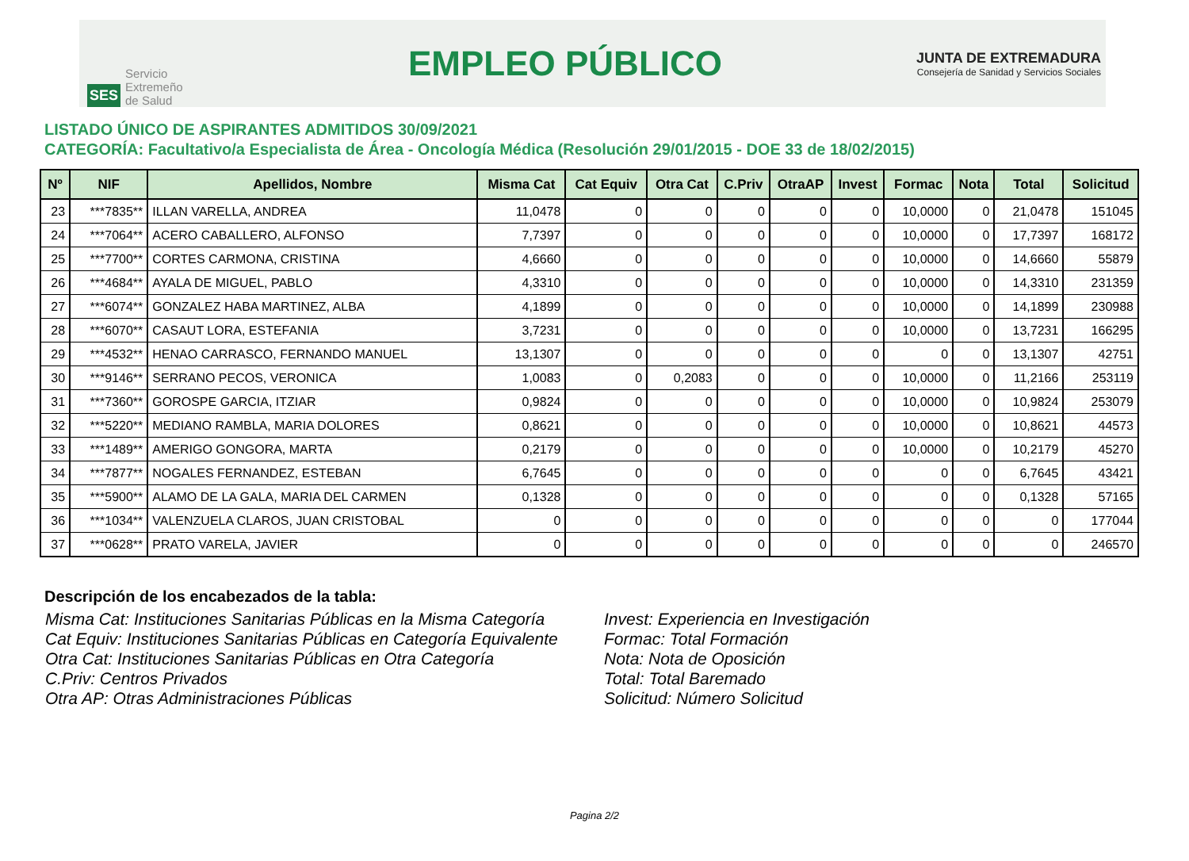SES Servicio
Extremeño
de Salud
EMPLEO PÚBLICO
JUNTA DE EXTREMADURA
Consejería de Sanidad y Servicios Sociales
LISTADO ÚNICO DE ASPIRANTES ADMITIDOS 30/09/2021
CATEGORÍA: Facultativo/a Especialista de Área - Oncología Médica (Resolución 29/01/2015 - DOE 33 de 18/02/2015)
| Nº | NIF | Apellidos, Nombre | Misma Cat | Cat Equiv | Otra Cat | C.Priv | OtraAP | Invest | Formac | Nota | Total | Solicitud |
| --- | --- | --- | --- | --- | --- | --- | --- | --- | --- | --- | --- | --- |
| 23 | ***7835** | ILLAN VARELLA, ANDREA | 11,0478 | 0 | 0 | 0 | 0 | 0 | 10,0000 | 0 | 21,0478 | 151045 |
| 24 | ***7064** | ACERO CABALLERO, ALFONSO | 7,7397 | 0 | 0 | 0 | 0 | 0 | 10,0000 | 0 | 17,7397 | 168172 |
| 25 | ***7700** | CORTES CARMONA, CRISTINA | 4,6660 | 0 | 0 | 0 | 0 | 0 | 10,0000 | 0 | 14,6660 | 55879 |
| 26 | ***4684** | AYALA DE MIGUEL, PABLO | 4,3310 | 0 | 0 | 0 | 0 | 0 | 10,0000 | 0 | 14,3310 | 231359 |
| 27 | ***6074** | GONZALEZ HABA MARTINEZ, ALBA | 4,1899 | 0 | 0 | 0 | 0 | 0 | 10,0000 | 0 | 14,1899 | 230988 |
| 28 | ***6070** | CASAUT LORA, ESTEFANIA | 3,7231 | 0 | 0 | 0 | 0 | 0 | 10,0000 | 0 | 13,7231 | 166295 |
| 29 | ***4532** | HENAO CARRASCO, FERNANDO MANUEL | 13,1307 | 0 | 0 | 0 | 0 | 0 | 0 | 0 | 13,1307 | 42751 |
| 30 | ***9146** | SERRANO PECOS, VERONICA | 1,0083 | 0 | 0,2083 | 0 | 0 | 0 | 10,0000 | 0 | 11,2166 | 253119 |
| 31 | ***7360** | GOROSPE GARCIA, ITZIAR | 0,9824 | 0 | 0 | 0 | 0 | 0 | 10,0000 | 0 | 10,9824 | 253079 |
| 32 | ***5220** | MEDIANO RAMBLA, MARIA DOLORES | 0,8621 | 0 | 0 | 0 | 0 | 0 | 10,0000 | 0 | 10,8621 | 44573 |
| 33 | ***1489** | AMERIGO GONGORA, MARTA | 0,2179 | 0 | 0 | 0 | 0 | 0 | 10,0000 | 0 | 10,2179 | 45270 |
| 34 | ***7877** | NOGALES FERNANDEZ, ESTEBAN | 6,7645 | 0 | 0 | 0 | 0 | 0 | 0 | 0 | 6,7645 | 43421 |
| 35 | ***5900** | ALAMO DE LA GALA, MARIA DEL CARMEN | 0,1328 | 0 | 0 | 0 | 0 | 0 | 0 | 0 | 0,1328 | 57165 |
| 36 | ***1034** | VALENZUELA CLAROS, JUAN CRISTOBAL | 0 | 0 | 0 | 0 | 0 | 0 | 0 | 0 | 0 | 177044 |
| 37 | ***0628** | PRATO VARELA, JAVIER | 0 | 0 | 0 | 0 | 0 | 0 | 0 | 0 | 0 | 246570 |
Descripción de los encabezados de la tabla:
Misma Cat: Instituciones Sanitarias Públicas en la Misma Categoría
Cat Equiv: Instituciones Sanitarias Públicas en Categoría Equivalente
Otra Cat: Instituciones Sanitarias Públicas en Otra Categoría
C.Priv: Centros Privados
Otra AP: Otras Administraciones Públicas
Invest: Experiencia en Investigación
Formac: Total Formación
Nota: Nota de Oposición
Total: Total Baremado
Solicitud: Número Solicitud
Pagina 2/2